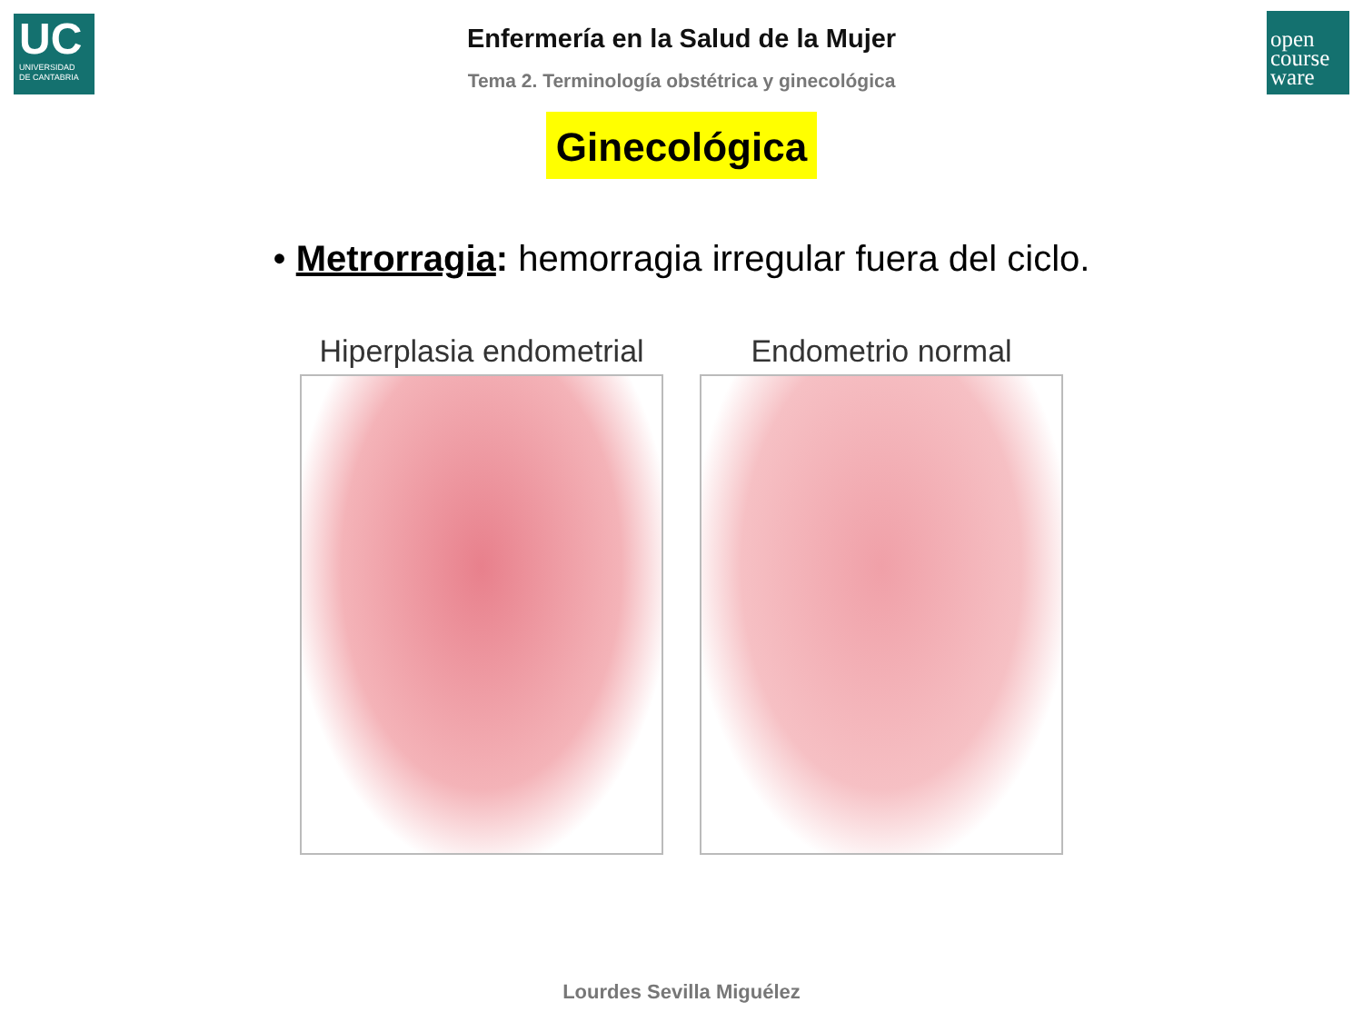UC
UNIVERSIDAD
DE CANTABRIA
open
course
ware
Enfermería en la Salud de la Mujer
Tema 2. Terminología obstétrica y ginecológica
Ginecológica
• Metrorragia: hemorragia irregular fuera del ciclo.
Hiperplasia endometrial Endometrio normal
Lourdes Sevilla Miguélez